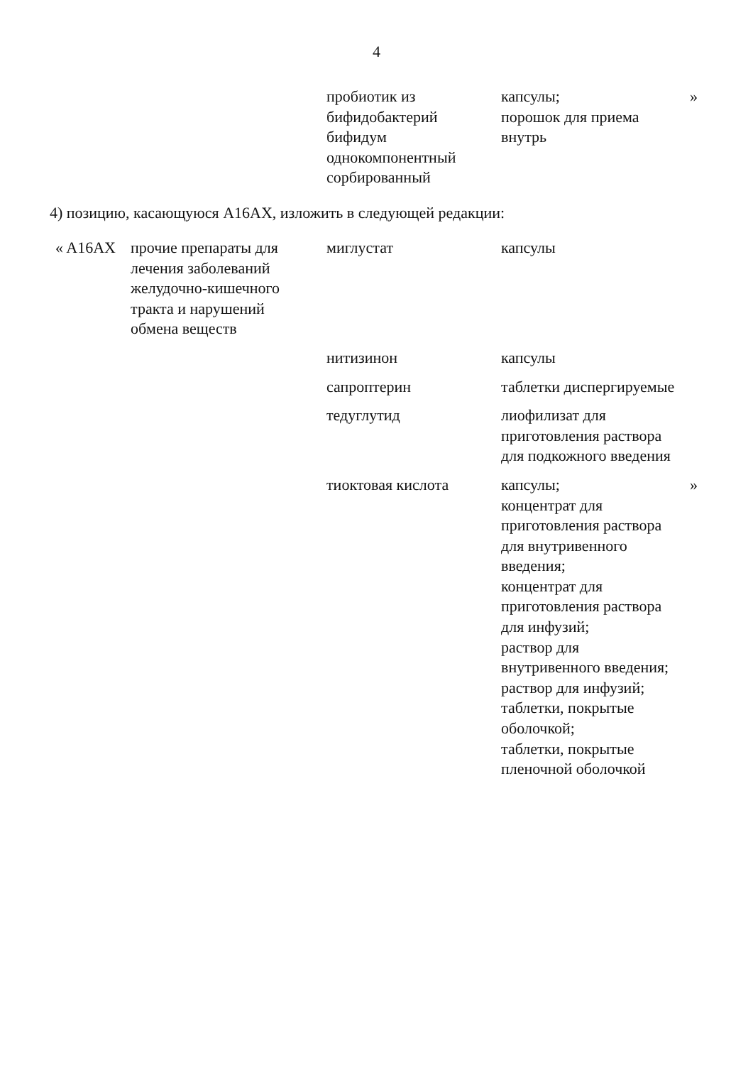4
| | | пробиотик из бифидобактерий бифидум однокомпонентный сорбированный | капсулы; порошок для приема внутрь | » |
4) позицию, касающуюся A16AX, изложить в следующей редакции:
| « A16AX | прочие препараты для лечения заболеваний желудочно-кишечного тракта и нарушений обмена веществ | миглустат | капсулы | |
| | | нитизинон | капсулы | |
| | | сапроптерин | таблетки диспергируемые | |
| | | тедуглутид | лиофилизат для приготовления раствора для подкожного введения | |
| | | тиоктовая кислота | капсулы; концентрат для приготовления раствора для внутривенного введения; концентрат для приготовления раствора для инфузий; раствор для внутривенного введения; раствор для инфузий; таблетки, покрытые оболочкой; таблетки, покрытые пленочной оболочкой | » |